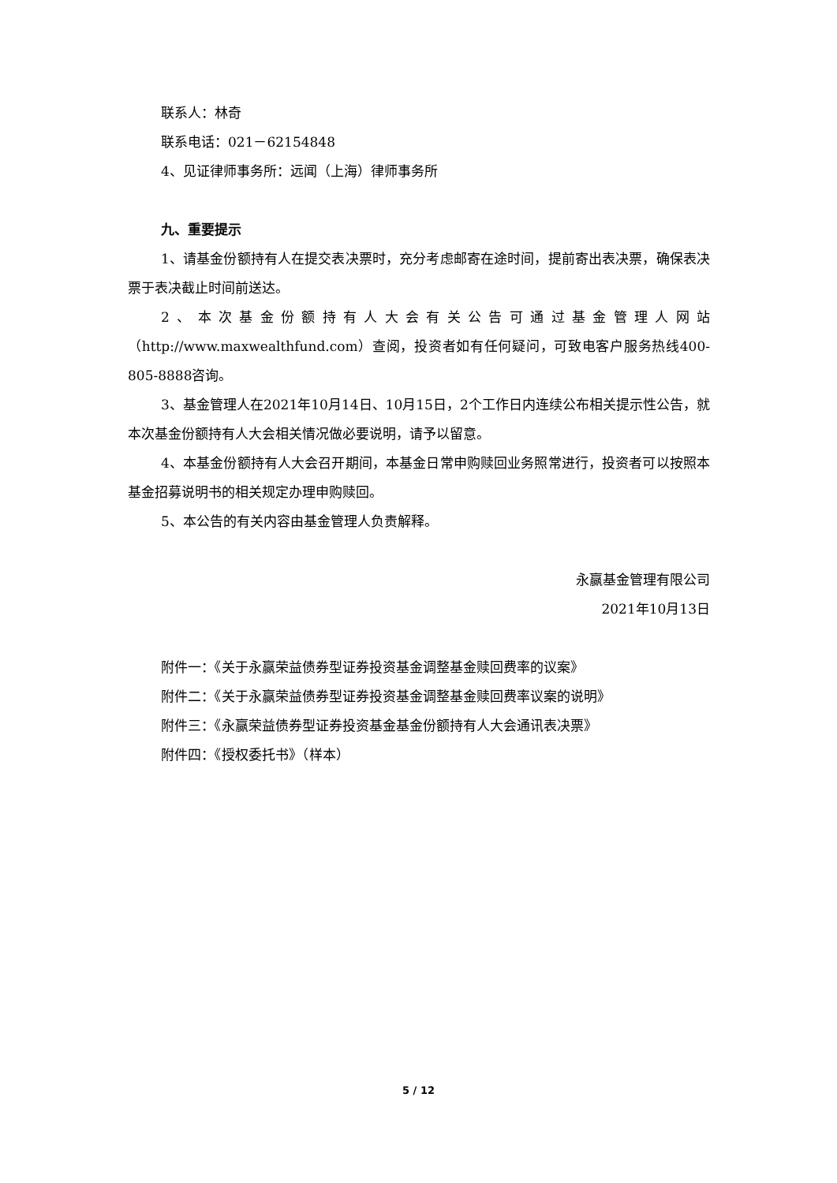联系人：林奇
联系电话：021－62154848
4、见证律师事务所：远闻（上海）律师事务所
九、重要提示
1、请基金份额持有人在提交表决票时，充分考虑邮寄在途时间，提前寄出表决票，确保表决票于表决截止时间前送达。
2、本次基金份额持有人大会有关公告可通过基金管理人网站（http://www.maxwealthfund.com）查阅，投资者如有任何疑问，可致电客户服务热线400-805-8888咨询。
3、基金管理人在2021年10月14日、10月15日，2个工作日内连续公布相关提示性公告，就本次基金份额持有人大会相关情况做必要说明，请予以留意。
4、本基金份额持有人大会召开期间，本基金日常申购赎回业务照常进行，投资者可以按照本基金招募说明书的相关规定办理申购赎回。
5、本公告的有关内容由基金管理人负责解释。
永赢基金管理有限公司
2021年10月13日
附件一：《关于永赢荣益债券型证券投资基金调整基金赎回费率的议案》
附件二：《关于永赢荣益债券型证券投资基金调整基金赎回费率议案的说明》
附件三：《永赢荣益债券型证券投资基金基金份额持有人大会通讯表决票》
附件四：《授权委托书》（样本）
5 / 12